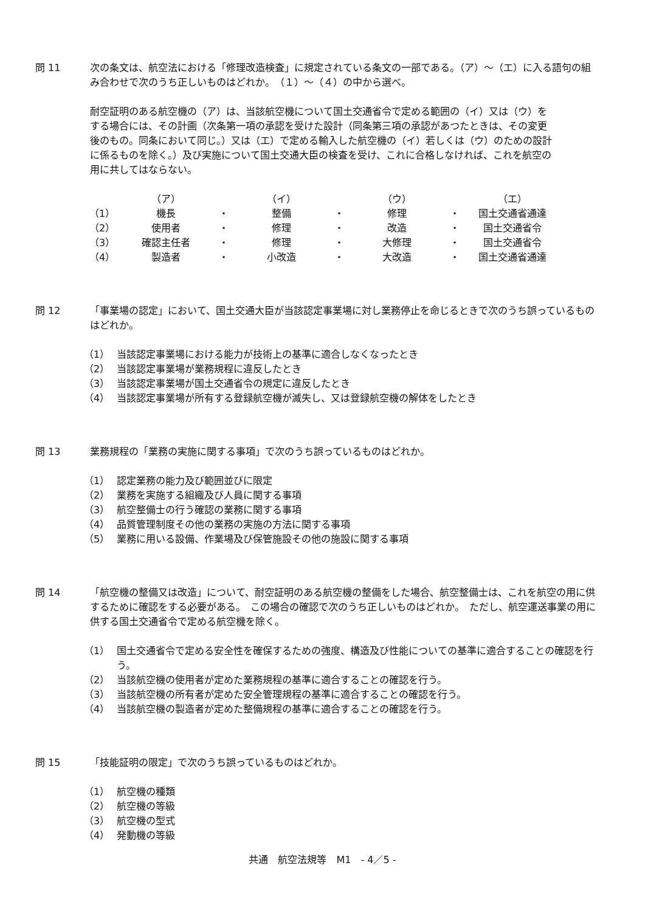問 11 次の条文は、航空法における「修理改造検査」に規定されている条文の一部である。（ア）～（エ）に入る語句の組み合わせで次のうち正しいものはどれか。　（１）～（４）の中から選べ。
耐空証明のある航空機の（ア）は、当該航空機について国土交通省令で定める範囲の（イ）又は（ウ）をする場合には、その計画（次条第一項の承認を受けた設計（同条第三項の承認があつたときは、その変更後のもの。同条において同じ。）又は（エ）で定める輸入した航空機の（イ）若しくは（ウ）のための設計に係るものを除く。）及び実施について国土交通大臣の検査を受け、これに合格しなければ、これを航空の用に共してはならない。
| | （ア） | | （イ） | | （ウ） | | （エ） |
| --- | --- | --- | --- | --- | --- | --- | --- |
| （1） | 機長 | ・ | 整備 | ・ | 修理 | ・ | 国土交通省通達 |
| （2） | 使用者 | ・ | 修理 | ・ | 改造 | ・ | 国土交通省令 |
| （3） | 確認主任者 | ・ | 修理 | ・ | 大修理 | ・ | 国土交通省令 |
| （4） | 製造者 | ・ | 小改造 | ・ | 大改造 | ・ | 国土交通省通達 |
問 12 「事業場の認定」において、国土交通大臣が当該認定事業場に対し業務停止を命じるときで次のうち誤っているものはどれか。
（1） 当該認定事業場における能力が技術上の基準に適合しなくなったとき
（2） 当該認定事業場が業務規程に違反したとき
（3） 当該認定事業場が国土交通省令の規定に違反したとき
（4） 当該認定事業場が所有する登録航空機が滅失し、又は登録航空機の解体をしたとき
問 13 業務規程の「業務の実施に関する事項」で次のうち誤っているものはどれか。
（1） 認定業務の能力及び範囲並びに限定
（2） 業務を実施する組織及び人員に関する事項
（3） 航空整備士の行う確認の業務に関する事項
（4） 品質管理制度その他の業務の実施の方法に関する事項
（5） 業務に用いる設備、作業場及び保管施設その他の施設に関する事項
問 14 「航空機の整備又は改造」について、耐空証明のある航空機の整備をした場合、航空整備士は、これを航空の用に供するために確認をする必要がある。　この場合の確認で次のうち正しいものはどれか。　ただし、航空運送事業の用に供する国土交通省令で定める航空機を除く。
（1） 国土交通省令で定める安全性を確保するための強度、構造及び性能についての基準に適合することの確認を行う。
（2） 当該航空機の使用者が定めた業務規程の基準に適合することの確認を行う。
（3） 当該航空機の所有者が定めた安全管理規程の基準に適合することの確認を行う。
（4） 当該航空機の製造者が定めた整備規程の基準に適合することの確認を行う。
問 15 「技能証明の限定」で次のうち誤っているものはどれか。
（1） 航空機の種類
（2） 航空機の等級
（3） 航空機の型式
（4） 発動機の等級
共通　航空法規等　M1　- 4／5 -